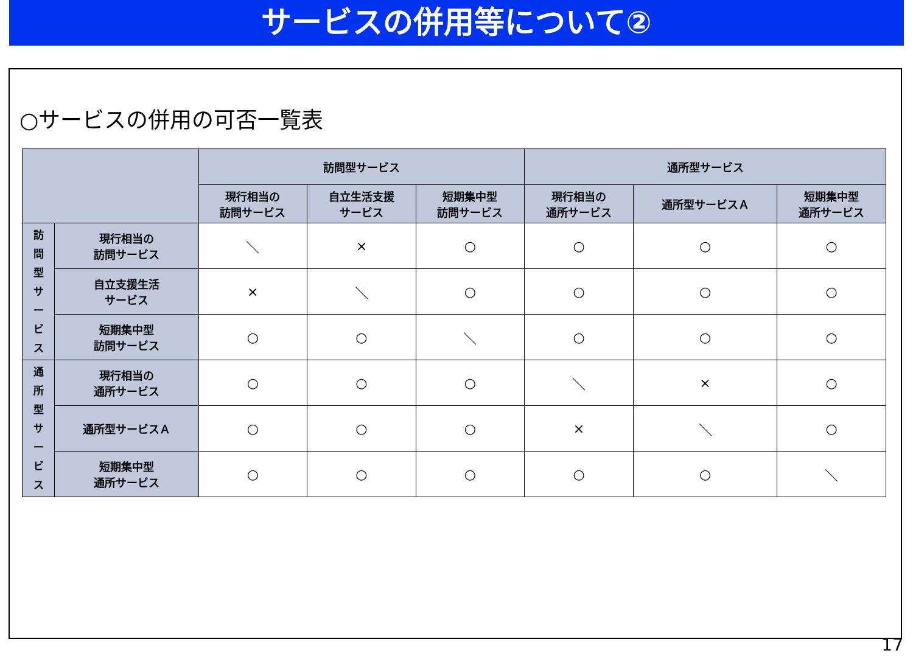サービスの併用等について②
○サービスの併用の可否一覧表
| | | 訪問型サービス | | | 通所型サービス | | |
| --- | --- | --- | --- | --- | --- | --- | --- |
| | | 現行相当の 訪問サービス | 自立生活支援 サービス | 短期集中型 訪問サービス | 現行相当の 通所サービス | 通所型サービスＡ | 短期集中型 通所サービス |
| 訪 問 型 サ ー ビ ス | 現行相当の 訪問サービス | ＼ | × | ○ | ○ | ○ | ○ |
| | 自立支援生活 サービス | × | ＼ | ○ | ○ | ○ | ○ |
| | 短期集中型 訪問サービス | ○ | ○ | ＼ | ○ | ○ | ○ |
| 通 所 型 サ ー ビ ス | 現行相当の 通所サービス | ○ | ○ | ○ | ＼ | × | ○ |
| | 通所型サービスＡ | ○ | ○ | ○ | × | ＼ | ○ |
| | 短期集中型 通所サービス | ○ | ○ | ○ | ○ | ○ | ＼ |
17